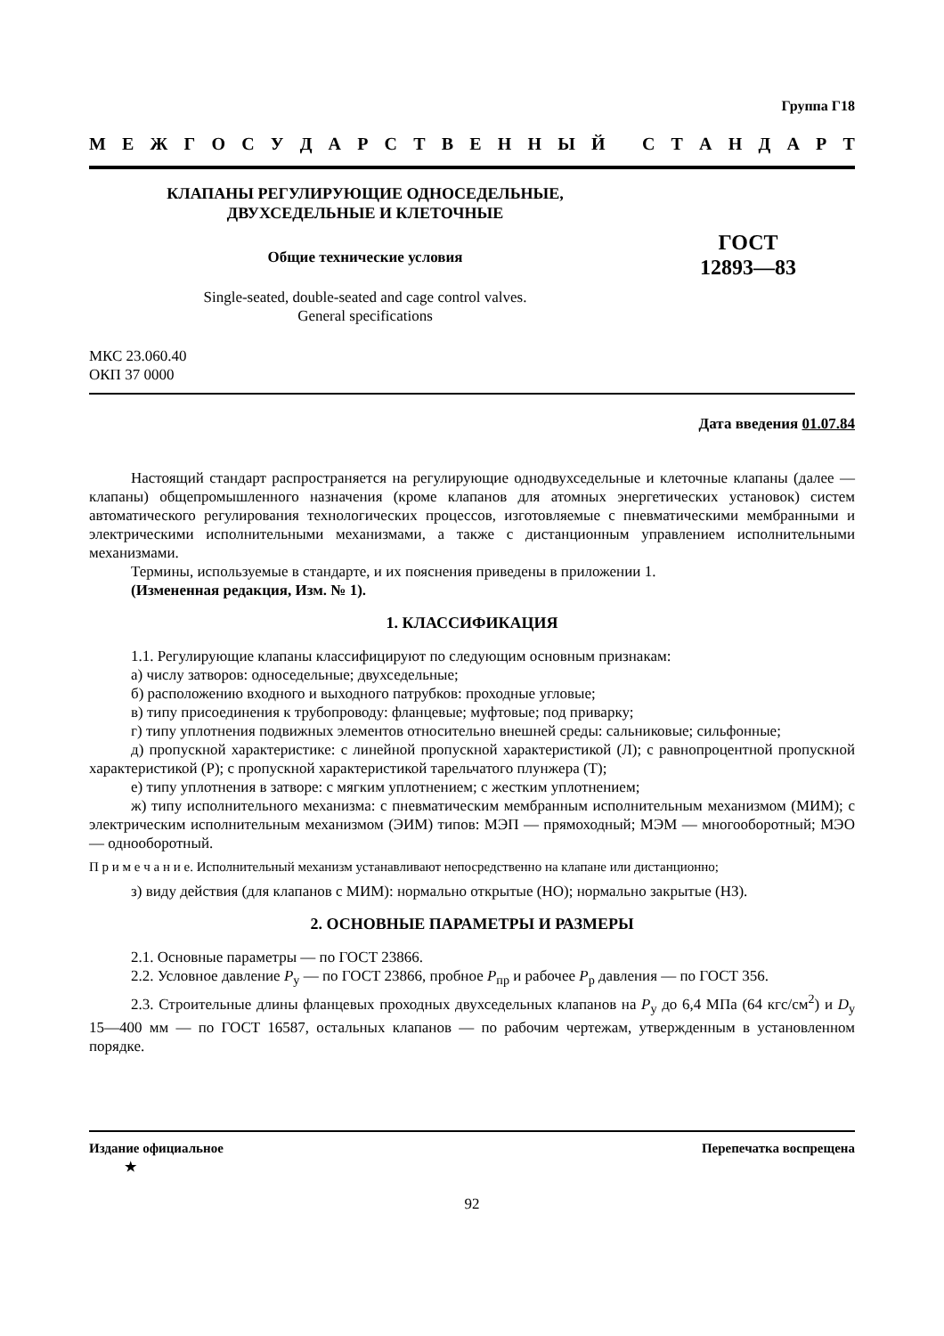Группа Г18
МЕЖГОСУДАРСТВЕННЫЙ СТАНДАРТ
КЛАПАНЫ РЕГУЛИРУЮЩИЕ ОДНОСЕДЕЛЬНЫЕ,
ДВУХСЕДЕЛЬНЫЕ И КЛЕТОЧНЫЕ
Общие технические условия
Single-seated, double-seated and cage control valves.
General specifications
ГОСТ
12893—83
МКС 23.060.40
ОКП 37 0000
Дата введения 01.07.84
Настоящий стандарт распространяется на регулирующие однодвухседельные и клеточные клапаны (далее — клапаны) общепромышленного назначения (кроме клапанов для атомных энергетических установок) систем автоматического регулирования технологических процессов, изготовляемые с пневматическими мембранными и электрическими исполнительными механизмами, а также с дистанционным управлением исполнительными механизмами.
Термины, используемые в стандарте, и их пояснения приведены в приложении 1.
(Измененная редакция, Изм. № 1).
1. КЛАССИФИКАЦИЯ
1.1. Регулирующие клапаны классифицируют по следующим основным признакам:
а) числу затворов: односедельные; двухседельные;
б) расположению входного и выходного патрубков: проходные угловые;
в) типу присоединения к трубопроводу: фланцевые; муфтовые; под приварку;
г) типу уплотнения подвижных элементов относительно внешней среды: сальниковые; сильфонные;
д) пропускной характеристике: с линейной пропускной характеристикой (Л); с равнопроцентной пропускной характеристикой (Р); с пропускной характеристикой тарельчатого плунжера (Т);
е) типу уплотнения в затворе: с мягким уплотнением; с жестким уплотнением;
ж) типу исполнительного механизма: с пневматическим мембранным исполнительным механизмом (МИМ); с электрическим исполнительным механизмом (ЭИМ) типов: МЭП — прямоходный; МЭМ — многооборотный; МЭО — однооборотный.
П р и м е ч а н и е. Исполнительный механизм устанавливают непосредственно на клапане или дистанционно;
з) виду действия (для клапанов с МИМ): нормально открытые (НО); нормально закрытые (НЗ).
2. ОСНОВНЫЕ ПАРАМЕТРЫ И РАЗМЕРЫ
2.1. Основные параметры — по ГОСТ 23866.
2.2. Условное давление P<sub>у</sub> — по ГОСТ 23866, пробное P<sub>пр</sub> и рабочее P<sub>р</sub> давления — по ГОСТ 356.
2.3. Строительные длины фланцевых проходных двухседельных клапанов на P<sub>у</sub> до 6,4 МПа (64 кгс/см<sup>2</sup>) и D<sub>у</sub> 15—400 мм — по ГОСТ 16587, остальных клапанов — по рабочим чертежам, утвержденным в установленном порядке.
Издание официальное
★ Перепечатка воспрещена
92